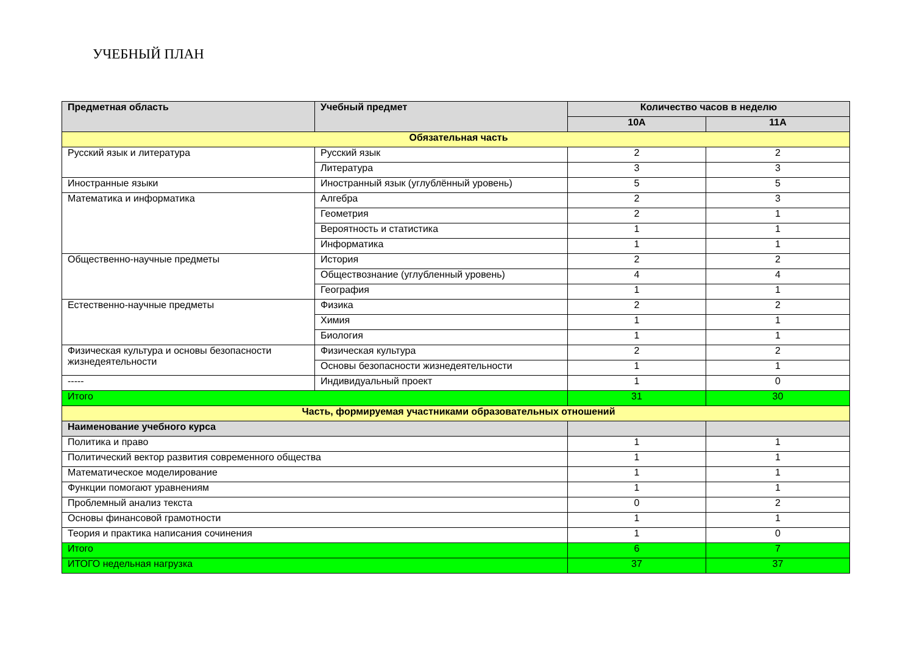УЧЕБНЫЙ ПЛАН
| Предметная область | Учебный предмет | Количество часов в неделю | |
| --- | --- | --- | --- |
| | | 10А | 11А |
| Обязательная часть | | | |
| Русский язык и литература | Русский язык | 2 | 2 |
| | Литература | 3 | 3 |
| Иностранные языки | Иностранный язык (углублённый уровень) | 5 | 5 |
| Математика и информатика | Алгебра | 2 | 3 |
| | Геометрия | 2 | 1 |
| | Вероятность и статистика | 1 | 1 |
| | Информатика | 1 | 1 |
| Общественно-научные предметы | История | 2 | 2 |
| | Обществознание (углубленный уровень) | 4 | 4 |
| | География | 1 | 1 |
| Естественно-научные предметы | Физика | 2 | 2 |
| | Химия | 1 | 1 |
| | Биология | 1 | 1 |
| Физическая культура и основы безопасности жизнедеятельности | Физическая культура | 2 | 2 |
| | Основы безопасности жизнедеятельности | 1 | 1 |
| ----- | Индивидуальный проект | 1 | 0 |
| Итого | | 31 | 30 |
| Часть, формируемая участниками образовательных отношений | | | |
| Наименование учебного курса | | | |
| Политика и право | | 1 | 1 |
| Политический вектор развития современного общества | | 1 | 1 |
| Математическое моделирование | | 1 | 1 |
| Функции помогают уравнениям | | 1 | 1 |
| Проблемный анализ текста | | 0 | 2 |
| Основы финансовой грамотности | | 1 | 1 |
| Теория и практика написания сочинения | | 1 | 0 |
| Итого | | 6 | 7 |
| ИТОГО недельная нагрузка | | 37 | 37 |